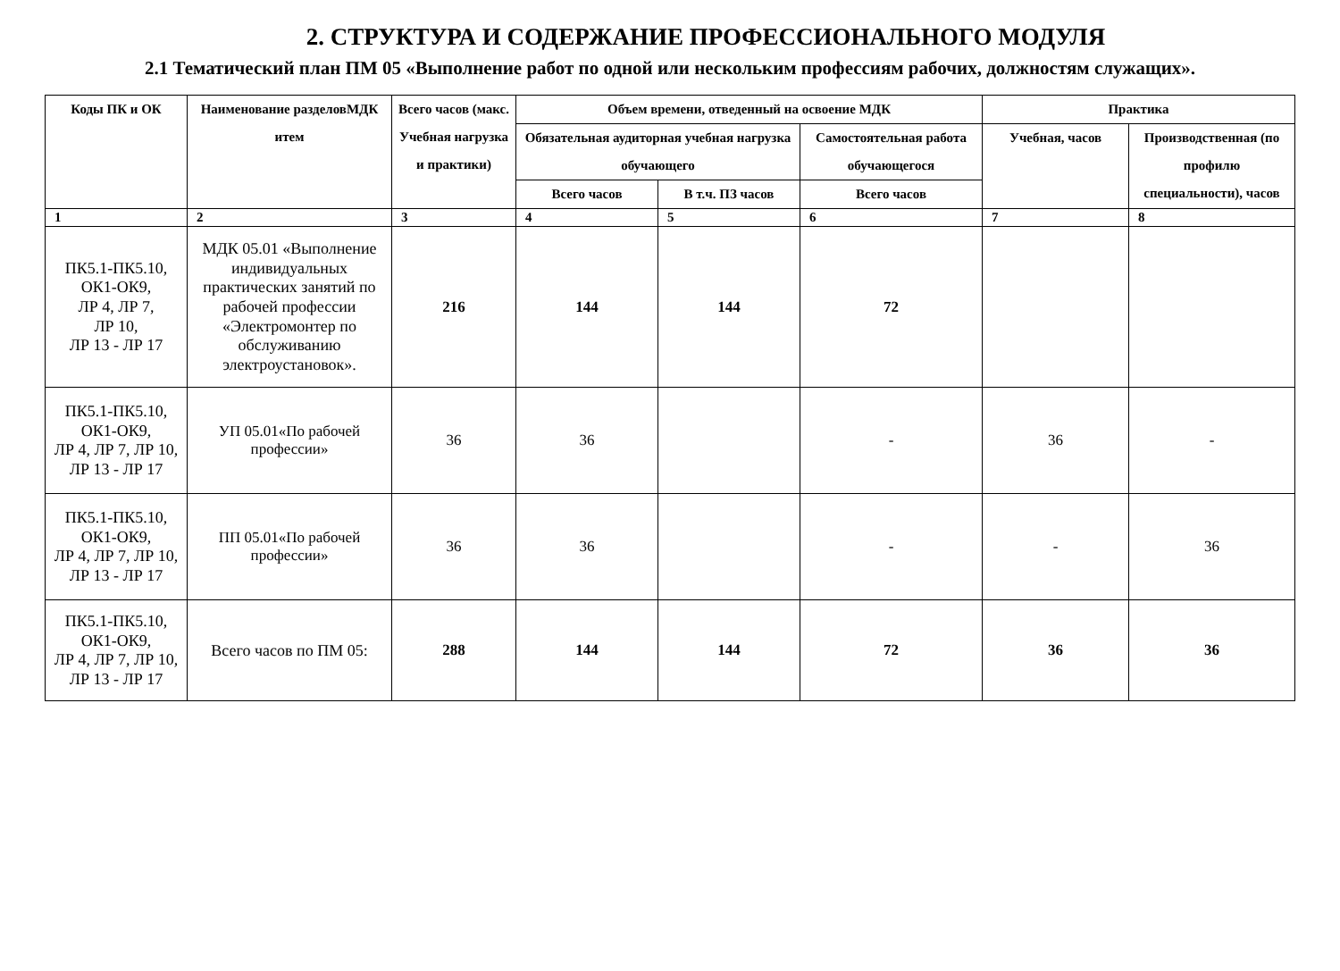2. СТРУКТУРА И СОДЕРЖАНИЕ ПРОФЕССИОНАЛЬНОГО МОДУЛЯ
2.1 Тематический план ПМ 05 «Выполнение работ по одной или нескольким профессиям рабочих, должностям служащих».
| Коды ПК и ОК | Наименование разделовМДК итем | Всего часов (макс. Учебная нагрузка и практики) | Объем времени, отведенный на освоение МДК | | | Практика | |
| --- | --- | --- | --- | --- | --- | --- | --- |
| | | | Обязательная аудиторная учебная нагрузка обучающего | | Самостоятельная работа обучающегося | Учебная, часов | Производственная (по профилю специальности), часов |
| | | | Всего часов | В т.ч. ПЗ часов | Всего часов | | |
| 1 | 2 | 3 | 4 | 5 | 6 | 7 | 8 |
| ПК5.1-ПК5.10, ОК1-ОК9, ЛР 4, ЛР 7, ЛР 10, ЛР 13 - ЛР 17 | МДК 05.01 «Выполнение индивидуальных практических занятий по рабочей профессии «Электромонтер по обслуживанию электроустановок». | 216 | 144 | 144 | 72 | | |
| ПК5.1-ПК5.10, ОК1-ОК9, ЛР 4, ЛР 7, ЛР 10, ЛР 13 - ЛР 17 | УП 05.01«По рабочей профессии» | 36 | 36 | | - | 36 | - |
| ПК5.1-ПК5.10, ОК1-ОК9, ЛР 4, ЛР 7, ЛР 10, ЛР 13 - ЛР 17 | ПП 05.01«По рабочей профессии» | 36 | 36 | | - | - | 36 |
| ПК5.1-ПК5.10, ОК1-ОК9, ЛР 4, ЛР 7, ЛР 10, ЛР 13 - ЛР 17 | Всего часов по ПМ 05: | 288 | 144 | 144 | 72 | 36 | 36 |